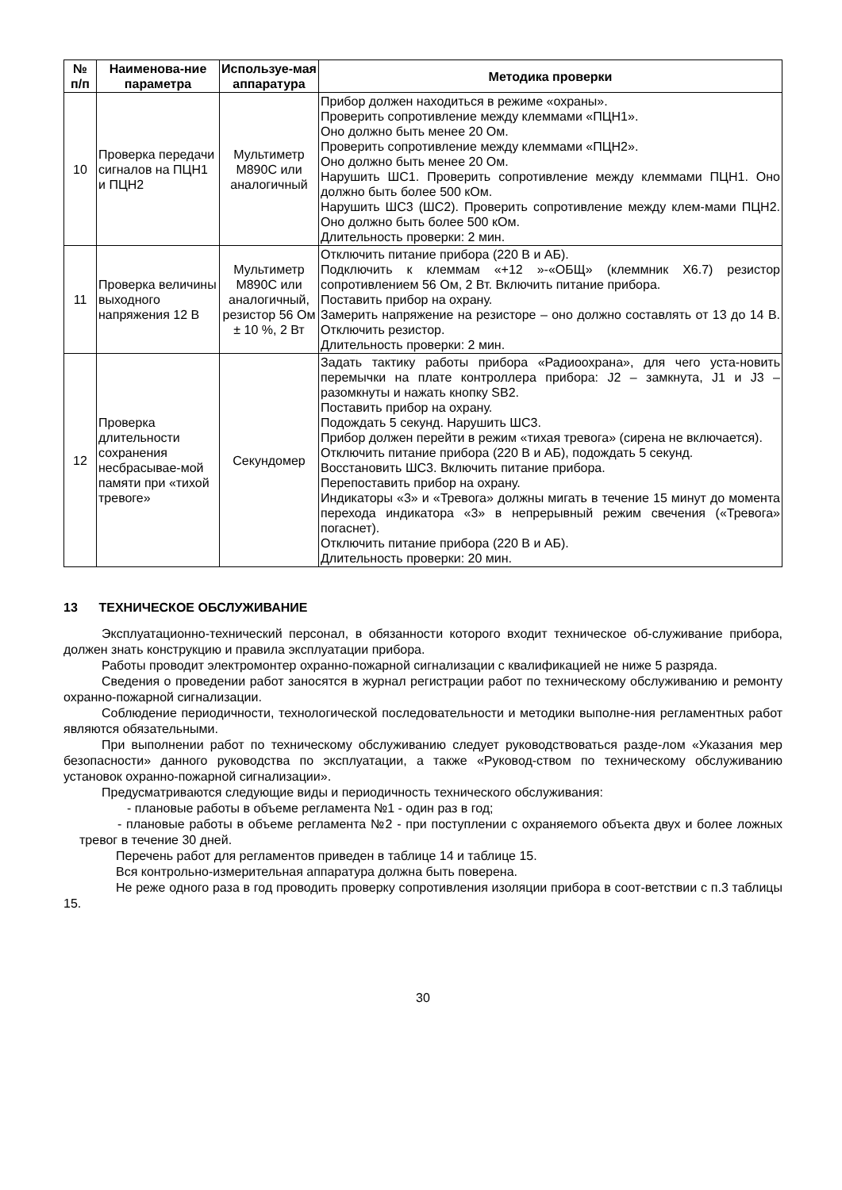| № п/п | Наименова-ние параметра | Используе-мая аппаратура | Методика проверки |
| --- | --- | --- | --- |
| 10 | Проверка передачи сигналов на ПЦН1 и ПЦН2 | Мультиметр M890C или аналогичный | Прибор должен находиться в режиме «охраны». Проверить сопротивление между клеммами «ПЦН1». Оно должно быть менее 20 Ом. Проверить сопротивление между клеммами «ПЦН2». Оно должно быть менее 20 Ом. Нарушить ШС1. Проверить сопротивление между клеммами ПЦН1. Оно должно быть более 500 кОм. Нарушить ШС3 (ШС2). Проверить сопротивление между клем-мами ПЦН2. Оно должно быть более 500 кОм. Длительность проверки: 2 мин. |
| 11 | Проверка величины выходного напряжения 12 В | Мультиметр M890C или аналогичный, резистор 56 Ом ± 10 %, 2 Вт | Отключить питание прибора (220 В и АБ). Подключить к клеммам «+12 »-«ОБЩ» (клеммник Х6.7) резистор сопротивлением 56 Ом, 2 Вт. Включить питание прибора. Поставить прибор на охрану. Замерить напряжение на резисторе – оно должно составлять от 13 до 14 В. Отключить резистор. Длительность проверки: 2 мин. |
| 12 | Проверка длительности сохранения несбрасывае-мой памяти при «тихой тревоге» | Секундомер | Задать тактику работы прибора «Радиоохрана», для чего уста-новить перемычки на плате контроллера прибора: J2 – замкнута, J1 и J3 – разомкнуты и нажать кнопку SB2. Поставить прибор на охрану. Подождать 5 секунд. Нарушить ШС3. Прибор должен перейти в режим «тихая тревога» (сирена не включается). Отключить питание прибора (220 В и АБ), подождать 5 секунд. Восстановить ШС3. Включить питание прибора. Перепоставить прибор на охрану. Индикаторы «3» и «Тревога» должны мигать в течение 15 минут до момента перехода индикатора «3» в непрерывный режим свечения («Тревога» погаснет). Отключить питание прибора (220 В и АБ). Длительность проверки: 20 мин. |
13 ТЕХНИЧЕСКОЕ ОБСЛУЖИВАНИЕ
Эксплуатационно-технический персонал, в обязанности которого входит техническое об-служивание прибора, должен знать конструкцию и правила эксплуатации прибора.
Работы проводит электромонтер охранно-пожарной сигнализации с квалификацией не ниже 5 разряда.
Сведения о проведении работ заносятся в журнал регистрации работ по техническому обслуживанию и ремонту охранно-пожарной сигнализации.
Соблюдение периодичности, технологической последовательности и методики выполне-ния регламентных работ являются обязательными.
При выполнении работ по техническому обслуживанию следует руководствоваться разде-лом «Указания мер безопасности» данного руководства по эксплуатации, а также «Руковод-ством по техническому обслуживанию установок охранно-пожарной сигнализации».
Предусматриваются следующие виды и периодичность технического обслуживания:
- плановые работы в объеме регламента №1 - один раз в год;
- плановые работы в объеме регламента №2 - при поступлении с охраняемого объекта двух и более ложных тревог в течение 30 дней.
Перечень работ для регламентов приведен в таблице 14 и таблице 15.
Вся контрольно-измерительная аппаратура должна быть поверена.
Не реже одного раза в год проводить проверку сопротивления изоляции прибора в соот-ветствии с п.3 таблицы 15.
30